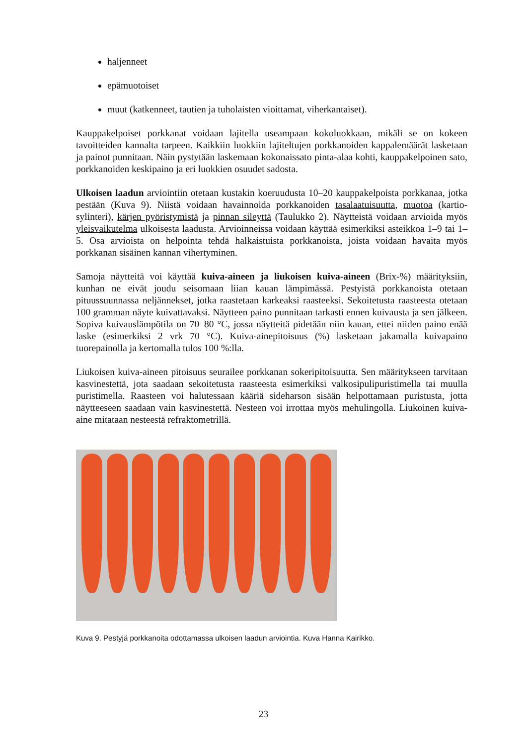haljenneet
epämuotoiset
muut (katkenneet, tautien ja tuholaisten vioittamat, viherkantaiset).
Kauppakelpoiset porkkanat voidaan lajitella useampaan kokoluokkaan, mikäli se on kokeen tavoitteiden kannalta tarpeen. Kaikkiin luokkiin lajiteltujen porkkanoiden kappalemäärät lasketaan ja painot punnitaan. Näin pystytään laskemaan kokonaissato pinta-alaa kohti, kauppakelpoinen sato, porkkanoiden keskipaino ja eri luokkien osuudet sadosta.
Ulkoisen laadun arviointiin otetaan kustakin koeruudusta 10–20 kauppakelpoista porkkanaa, jotka pestään (Kuva 9). Niistä voidaan havainnoida porkkanoiden tasalaatuisuutta, muotoa (kartio-sylinteri), kärjen pyöristymistä ja pinnan sileyttä (Taulukko 2). Näytteistä voidaan arvioida myös yleisvaikutelma ulkoisesta laadusta. Arvioinneissa voidaan käyttää esimerkiksi asteikkoa 1–9 tai 1–5. Osa arvioista on helpointa tehdä halkaistuista porkkanoista, joista voidaan havaita myös porkkanan sisäinen kannan vihertyminen.
Samoja näytteitä voi käyttää kuiva-aineen ja liukoisen kuiva-aineen (Brix-%) määrityksiin, kunhan ne eivät joudu seisomaan liian kauan lämpimässä. Pestyistä porkkanoista otetaan pituussuunnassa neljännekset, jotka raastetaan karkeaksi raasteeksi. Sekoitetusta raasteesta otetaan 100 gramman näyte kuivattavaksi. Näytteen paino punnitaan tarkasti ennen kuivausta ja sen jälkeen. Sopiva kuivauslämpötila on 70–80 °C, jossa näytteitä pidetään niin kauan, ettei niiden paino enää laske (esimerkiksi 2 vrk 70 °C). Kuiva-ainepitoisuus (%) lasketaan jakamalla kuivapaino tuorepainolla ja kertomalla tulos 100 %:lla.
Liukoisen kuiva-aineen pitoisuus seurailee porkkanan sokeripitoisuutta. Sen määritykseen tarvitaan kasvinestettä, jota saadaan sekoitetusta raasteesta esimerkiksi valkosipulipuristimella tai muulla puristimella. Raasteen voi halutessaan kääriä sideharson sisään helpottamaan puristusta, jotta näytteeseen saadaan vain kasvinestettä. Nesteen voi irrottaa myös mehulingolla. Liukoinen kuiva-aine mitataan nesteestä refraktometrillä.
Kuva 9. Pestyjä porkkanoita odottamassa ulkoisen laadun arviointia. Kuva Hanna Kairikko.
23